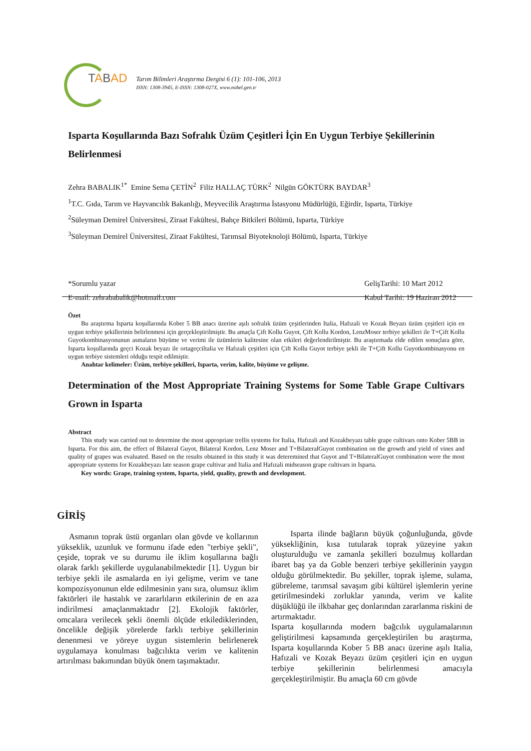TABAD
Tarım Bilimleri Araştırma Dergisi 6 (1): 101-106, 2013
ISSN: 1308-3945, E-ISSN: 1308-027X, www.nobel.gen.tr
Isparta Koşullarında Bazı Sofralık Üzüm Çeşitleri İçin En Uygun Terbiye Şekillerinin Belirlenmesi
Zehra BABALIK<sup>1*</sup> Emine Sema ÇETİN<sup>2</sup> Filiz HALLAÇ TÜRK<sup>2</sup> Nilgün GÖKTÜRK BAYDAR<sup>3</sup>
<sup>1</sup> T.C. Gıda, Tarım ve Hayvancılık Bakanlığı, Meyvecilik Araştırma İstasyonu Müdürlüğü, Eğirdir, Isparta, Türkiye
<sup>2</sup> Süleyman Demirel Üniversitesi, Ziraat Fakültesi, Bahçe Bitkileri Bölümü, Isparta, Türkiye
<sup>3</sup> Süleyman Demirel Üniversitesi, Ziraat Fakültesi, Tarımsal Biyoteknoloji Bölümü, Isparta, Türkiye
*Sorumlu yazar
E-mail: zehrababalik@hotmail.com
GelişTarihi: 10 Mart 2012
Kabul Tarihi: 19 Haziran 2012
Özet
Bu araştırma Isparta koşullarında Kober 5 BB anacı üzerine aşılı sofralık üzüm çeşitlerinden Italia, Hafızali ve Kozak Beyazı üzüm çeşitleri için en uygun terbiye şekillerinin belirlenmesi için gerçekleştirilmiştir. Bu amaçla Çift Kollu Guyot, Çift Kollu Kordon, LenzMoser terbiye şekilleri ile T+Çift Kollu Guyotkombinasyonunun asmaların büyüme ve verimi ile üzümlerin kalitesine olan etkileri değerlendirilmiştir. Bu araştırmada elde edilen sonuçlara göre, Isparta koşullarında geçci Kozak beyazı ile ortageçciltalia ve Hafızali çeşitleri için Çift Kollu Guyot terbiye şekli ile T+Çift Kollu Guyotkombinasyonu en uygun terbiye sistemleri olduğu tespit edilmiştir.
Anahtar kelimeler: Üzüm, terbiye şekilleri, Isparta, verim, kalite, büyüme ve gelişme.
Determination of the Most Appropriate Training Systems for Some Table Grape Cultivars Grown in Isparta
Abstract
This study was carried out to determine the most appropriate trellis systems for Italia, Hafızali and Kozakbeyazı table grape cultivars onto Kober 5BB in Isparta. For this aim, the effect of Bilateral Guyot, Bilateral Kordon, Lenz Moser and T+BilateralGuyot combination on the growth and yield of vines and quality of grapes was evaluated. Based on the results obtained in this study it was deteremined that Guyot and T+BilateralGuyot combination were the most appropriate systems for Kozakbeyazı late season grape cultivar and Italia and Hafızali midseason grape cultivars in Isparta.
Key words: Grape, training system, Isparta, yield, quality, growth and development.
GİRİŞ
Asmanın toprak üstü organları olan gövde ve kollarının yükseklik, uzunluk ve formunu ifade eden "terbiye şekli", çeşide, toprak ve su durumu ile iklim koşullarına bağlı olarak farklı şekillerde uygulanabilmektedir [1]. Uygun bir terbiye şekli ile asmalarda en iyi gelişme, verim ve tane kompozisyonunun elde edilmesinin yanı sıra, olumsuz iklim faktörleri ile hastalık ve zararlıların etkilerinin de en aza indirilmesi amaçlanmaktadır [2]. Ekolojik faktörler, omcalara verilecek şekli önemli ölçüde etkilediklerinden, öncelikle değişik yörelerde farklı terbiye şekillerinin denenmesi ve yöreye uygun sistemlerin belirlenerek uygulamaya konulması bağcılıkta verim ve kalitenin artırılması bakımından büyük önem taşımaktadır.
Isparta ilinde bağların büyük çoğunluğunda, gövde yüksekliğinin, kısa tutularak toprak yüzeyine yakın oluşturulduğu ve zamanla şekilleri bozulmuş kollardan ibaret baş ya da Goble benzeri terbiye şekillerinin yaygın olduğu görülmektedir. Bu şekiller, toprak işleme, sulama, gübreleme, tarımsal savaşım gibi kültürel işlemlerin yerine getirilmesindeki zorluklar yanında, verim ve kalite düşüklüğü ile ilkbahar geç donlarından zararlanma riskini de artırmaktadır.
Isparta koşullarında modern bağcılık uygulamalarının geliştirilmesi kapsamında gerçekleştirilen bu araştırma, Isparta koşullarında Kober 5 BB anacı üzerine aşılı Italia, Hafızali ve Kozak Beyazı üzüm çeşitleri için en uygun terbiye şekillerinin belirlenmesi amacıyla gerçekleştirilmiştir. Bu amaçla 60 cm gövde